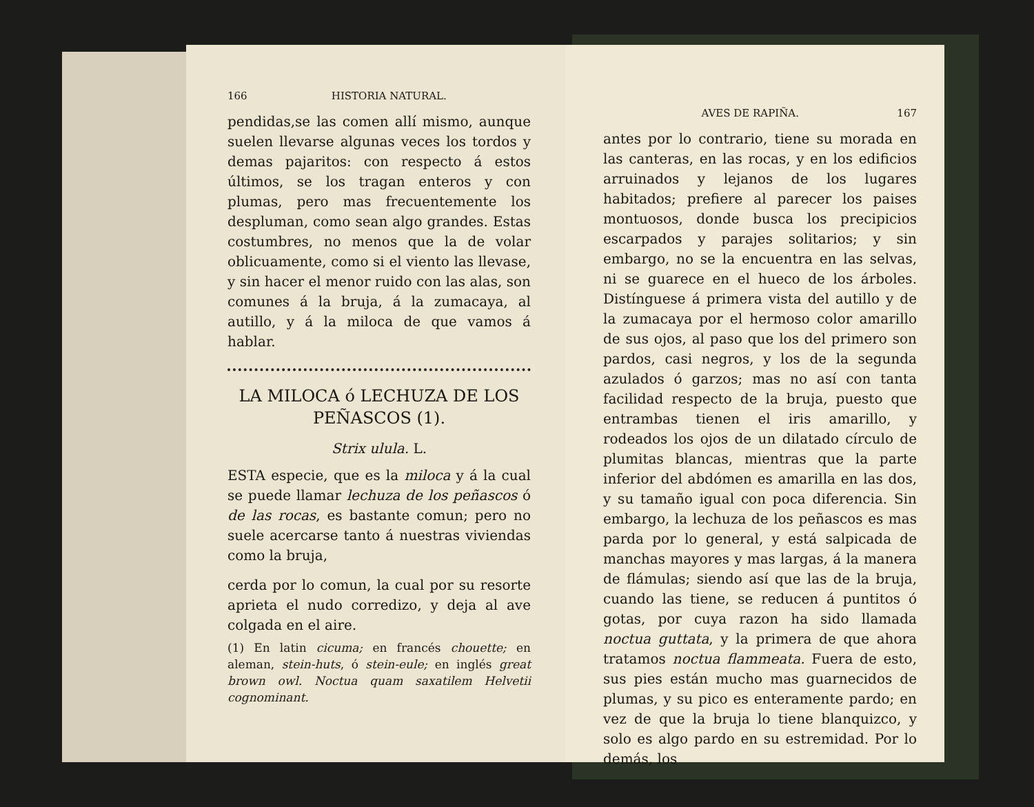166 HISTORIA NATURAL.
pendidas,se las comen allí mismo, aunque suelen llevarse algunas veces los tordos y demas pajaritos: con respecto á estos últimos, se los tragan enteros y con plumas, pero mas frecuentemente los despluman, como sean algo grandes. Estas costumbres, no menos que la de volar oblicuamente, como si el viento las llevase, y sin hacer el menor ruido con las alas, son comunes á la bruja, á la zumacaya, al autillo, y á la miloca de que vamos á hablar.
LA MILOCA ó LECHUZA DE LOS PEÑASCOS (1).
Strix ulula. L.
ESTA especie, que es la miloca y á la cual se puede llamar lechuza de los peñascos ó de las rocas, es bastante comun; pero no suele acercarse tanto á nuestras viviendas como la bruja,
cerda por lo comun, la cual por su resorte aprieta el nudo corredizo, y deja al ave colgada en el aire.
(1) En latin cicuma; en francés chouette; en aleman, stein-huts, ó stein-eule; en inglés great brown owl. Noctua quam saxatilem Helvetii cognominant.
AVES DE RAPIÑA. 167
antes por lo contrario, tiene su morada en las canteras, en las rocas, y en los edificios arruinados y lejanos de los lugares habitados; prefiere al parecer los paises montuosos, donde busca los precipicios escarpados y parajes solitarios; y sin embargo, no se la encuentra en las selvas, ni se guarece en el hueco de los árboles. Distínguese á primera vista del autillo y de la zumacaya por el hermoso color amarillo de sus ojos, al paso que los del primero son pardos, casi negros, y los de la segunda azulados ó garzos; mas no así con tanta facilidad respecto de la bruja, puesto que entrambas tienen el iris amarillo, y rodeados los ojos de un dilatado círculo de plumitas blancas, mientras que la parte inferior del abdómen es amarilla en las dos, y su tamaño igual con poca diferencia. Sin embargo, la lechuza de los peñascos es mas parda por lo general, y está salpicada de manchas mayores y mas largas, á la manera de flámulas; siendo así que las de la bruja, cuando las tiene, se reducen á puntitos ó gotas, por cuya razon ha sido llamada noctua guttata, y la primera de que ahora tratamos noctua flammeata. Fuera de esto, sus pies están mucho mas guarnecidos de plumas, y su pico es enteramente pardo; en vez de que la bruja lo tiene blanquizco, y solo es algo pardo en su estremidad. Por lo demás, los